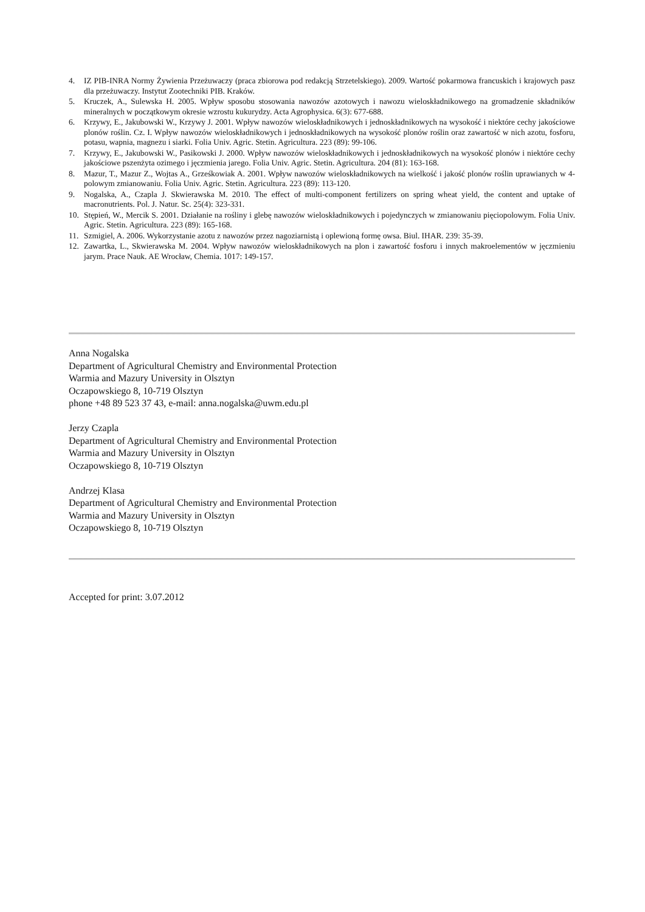4. IZ PIB-INRA Normy Żywienia Przeżuwaczy (praca zbiorowa pod redakcją Strzetelskiego). 2009. Wartość pokarmowa francuskich i krajowych pasz dla przeżuwaczy. Instytut Zootechniki PIB. Kraków.
5. Kruczek, A., Sulewska H. 2005. Wpływ sposobu stosowania nawozów azotowych i nawozu wieloskładnikowego na gromadzenie składników mineralnych w początkowym okresie wzrostu kukurydzy. Acta Agrophysica. 6(3): 677-688.
6. Krzywy, E., Jakubowski W., Krzywy J. 2001. Wpływ nawozów wieloskładnikowych i jednoskładnikowych na wysokość i niektóre cechy jakościowe plonów roślin. Cz. I. Wpływ nawozów wieloskładnikowych i jednoskładnikowych na wysokość plonów roślin oraz zawartość w nich azotu, fosforu, potasu, wapnia, magnezu i siarki. Folia Univ. Agric. Stetin. Agricultura. 223 (89): 99-106.
7. Krzywy, E., Jakubowski W., Pasikowski J. 2000. Wpływ nawozów wieloskładnikowych i jednoskładnikowych na wysokość plonów i niektóre cechy jakościowe pszenżyta ozimego i jęczmienia jarego. Folia Univ. Agric. Stetin. Agricultura. 204 (81): 163-168.
8. Mazur, T., Mazur Z., Wojtas A., Grześkowiak A. 2001. Wpływ nawozów wieloskładnikowych na wielkość i jakość plonów roślin uprawianych w 4-polowym zmianowaniu. Folia Univ. Agric. Stetin. Agricultura. 223 (89): 113-120.
9. Nogalska, A., Czapla J. Skwierawska M. 2010. The effect of multi-component fertilizers on spring wheat yield, the content and uptake of macronutrients. Pol. J. Natur. Sc. 25(4): 323-331.
10. Stępień, W., Mercik S. 2001. Działanie na rośliny i glebę nawozów wieloskładnikowych i pojedynczych w zmianowaniu pięciopolowym. Folia Univ. Agric. Stetin. Agricultura. 223 (89): 165-168.
11. Szmigiel, A. 2006. Wykorzystanie azotu z nawozów przez nagoziarnistą i oplewioną formę owsa. Biul. IHAR. 239: 35-39.
12. Zawartka, L., Skwierawska M. 2004. Wpływ nawozów wieloskładnikowych na plon i zawartość fosforu i innych makroelementów w jęczmieniu jarym. Prace Nauk. AE Wrocław, Chemia. 1017: 149-157.
Anna Nogalska
Department of Agricultural Chemistry and Environmental Protection
Warmia and Mazury University in Olsztyn
Oczapowskiego 8, 10-719 Olsztyn
phone +48 89 523 37 43, e-mail: anna.nogalska@uwm.edu.pl
Jerzy Czapla
Department of Agricultural Chemistry and Environmental Protection
Warmia and Mazury University in Olsztyn
Oczapowskiego 8, 10-719 Olsztyn
Andrzej Klasa
Department of Agricultural Chemistry and Environmental Protection
Warmia and Mazury University in Olsztyn
Oczapowskiego 8, 10-719 Olsztyn
Accepted for print: 3.07.2012